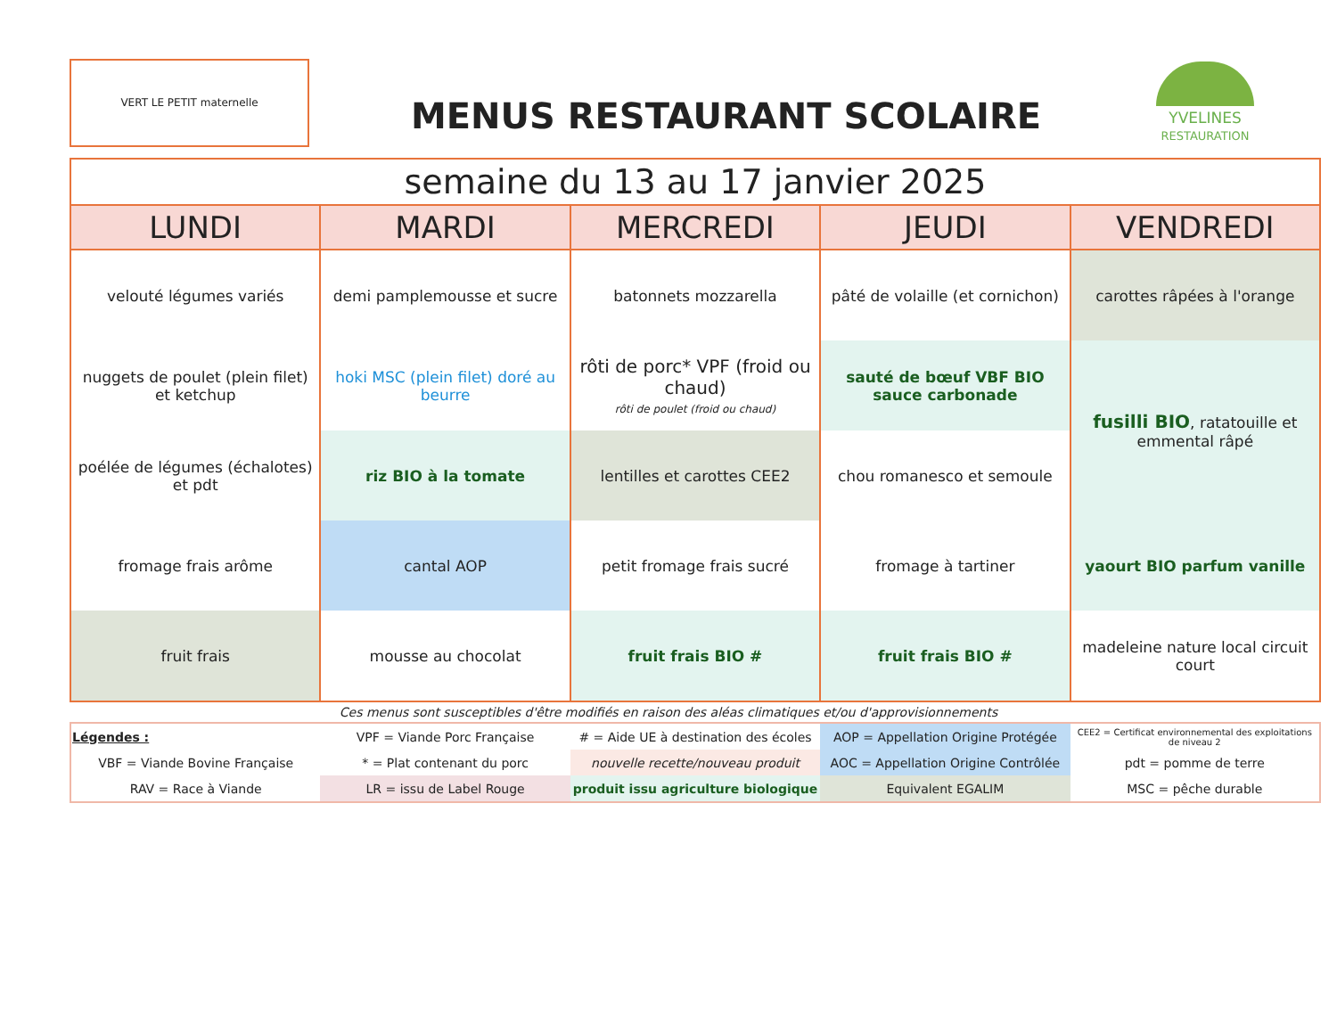VERT LE PETIT maternelle
MENUS RESTAURANT SCOLAIRE
YVELINES
RESTAURATION
| semaine du 13 au 17 janvier 2025 | | | | |
| --- | --- | --- | --- | --- |
| LUNDI | MARDI | MERCREDI | JEUDI | VENDREDI |
| velouté légumes variés | demi pamplemousse et sucre | batonnets mozzarella | pâté de volaille (et cornichon) | carottes râpées à l'orange |
| nuggets de poulet (plein filet) et ketchup | hoki MSC (plein filet) doré au beurre | rôti de porc* VPF (froid ou chaud) rôti de poulet (froid ou chaud) | sauté de bœuf VBF BIO sauce carbonade | fusilli BIO , ratatouille et emmental râpé |
| poélée de légumes (échalotes) et pdt | riz BIO à la tomate | lentilles et carottes CEE2 | chou romanesco et semoule | |
| fromage frais arôme | cantal AOP | petit fromage frais sucré | fromage à tartiner | yaourt BIO parfum vanille |
| fruit frais | mousse au chocolat | fruit frais BIO # | fruit frais BIO # | madeleine nature local circuit court |
Ces menus sont susceptibles d'être modifiés en raison des aléas climatiques et/ou d'approvisionnements
| Légendes : | VPF = Viande Porc Française | # = Aide UE à destination des écoles | AOP = Appellation Origine Protégée | CEE2 = Certificat environnemental des exploitations de niveau 2 |
| VBF = Viande Bovine Française | * = Plat contenant du porc | nouvelle recette/nouveau produit | AOC = Appellation Origine Contrôlée | pdt = pomme de terre |
| RAV = Race à Viande | LR = issu de Label Rouge | produit issu agriculture biologique | Equivalent EGALIM | MSC = pêche durable |